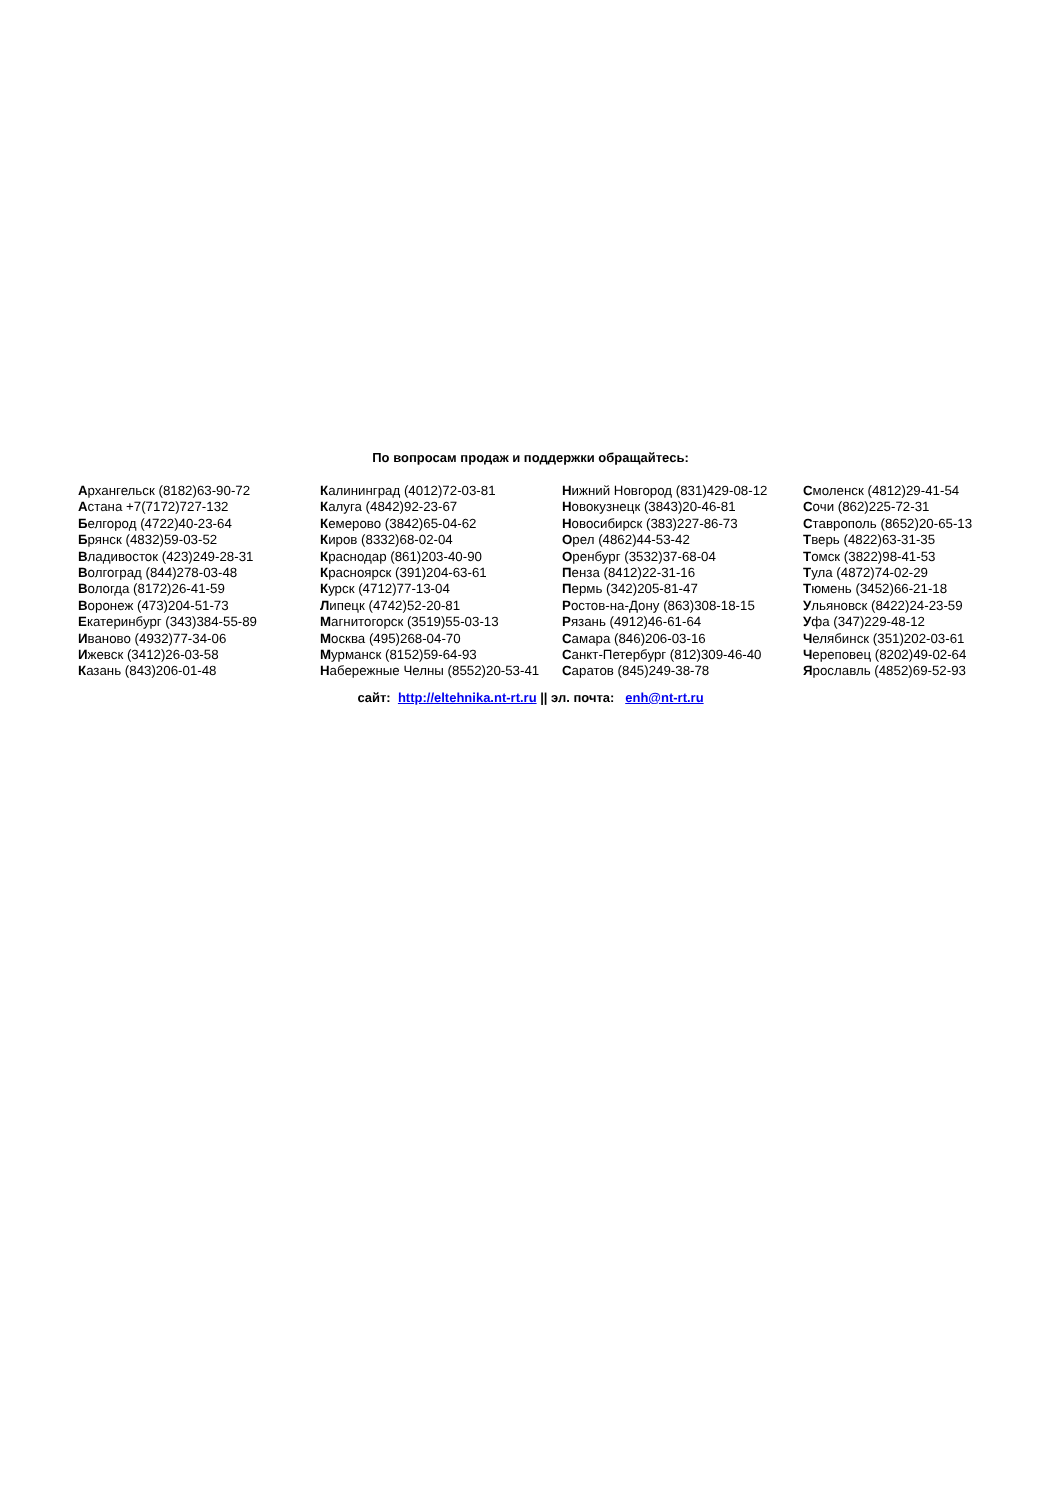По вопросам продаж и поддержки обращайтесь:
Архангельск (8182)63-90-72
Астана +7(7172)727-132
Белгород (4722)40-23-64
Брянск (4832)59-03-52
Владивосток (423)249-28-31
Волгоград (844)278-03-48
Вологда (8172)26-41-59
Воронеж (473)204-51-73
Екатеринбург (343)384-55-89
Иваново (4932)77-34-06
Ижевск (3412)26-03-58
Казань (843)206-01-48
Калининград (4012)72-03-81
Калуга (4842)92-23-67
Кемерово (3842)65-04-62
Киров (8332)68-02-04
Краснодар (861)203-40-90
Красноярск (391)204-63-61
Курск (4712)77-13-04
Липецк (4742)52-20-81
Магнитогорск (3519)55-03-13
Москва (495)268-04-70
Мурманск (8152)59-64-93
Набережные Челны (8552)20-53-41
Нижний Новгород (831)429-08-12
Новокузнецк (3843)20-46-81
Новосибирск (383)227-86-73
Орел (4862)44-53-42
Оренбург (3532)37-68-04
Пенза (8412)22-31-16
Пермь (342)205-81-47
Ростов-на-Дону (863)308-18-15
Рязань (4912)46-61-64
Самара (846)206-03-16
Санкт-Петербург (812)309-46-40
Саратов (845)249-38-78
Смоленск (4812)29-41-54
Сочи (862)225-72-31
Ставрополь (8652)20-65-13
Тверь (4822)63-31-35
Томск (3822)98-41-53
Тула (4872)74-02-29
Тюмень (3452)66-21-18
Ульяновск (8422)24-23-59
Уфа (347)229-48-12
Челябинск (351)202-03-61
Череповец (8202)49-02-64
Ярославль (4852)69-52-93
сайт: http://eltehnika.nt-rt.ru || эл. почта: enh@nt-rt.ru